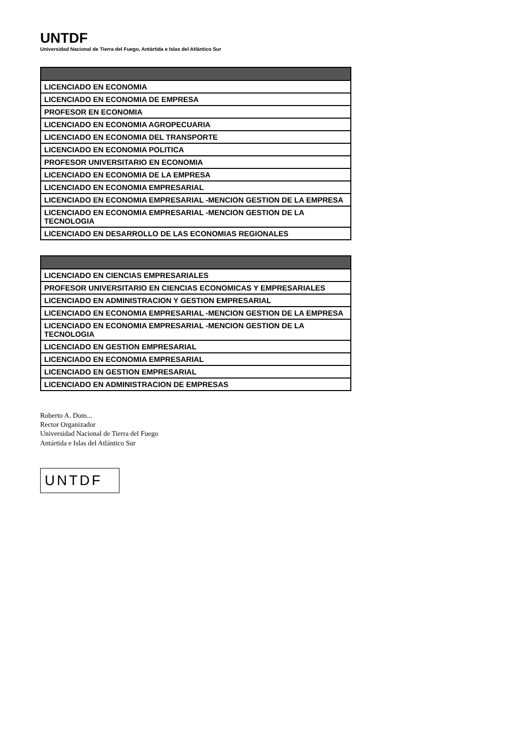UNTDF
Universidad Nacional de Tierra del Fuego, Antártida e Islas del Atlántico Sur
| LICENCIADO EN ECONOMIA |
| LICENCIADO EN ECONOMIA DE EMPRESA |
| PROFESOR EN ECONOMIA |
| LICENCIADO EN ECONOMIA AGROPECUARIA |
| LICENCIADO EN ECONOMIA DEL TRANSPORTE |
| LICENCIADO EN ECONOMIA POLITICA |
| PROFESOR UNIVERSITARIO EN ECONOMIA |
| LICENCIADO EN ECONOMIA DE LA EMPRESA |
| LICENCIADO EN ECONOMIA EMPRESARIAL |
| LICENCIADO EN ECONOMIA EMPRESARIAL -MENCION GESTION DE LA EMPRESA |
| LICENCIADO EN ECONOMIA EMPRESARIAL -MENCION GESTION DE LA TECNOLOGIA |
| LICENCIADO EN DESARROLLO DE LAS ECONOMIAS REGIONALES |
| LICENCIADO EN CIENCIAS EMPRESARIALES |
| PROFESOR UNIVERSITARIO EN CIENCIAS ECONOMICAS Y EMPRESARIALES |
| LICENCIADO EN ADMINISTRACION Y GESTION EMPRESARIAL |
| LICENCIADO EN ECONOMIA EMPRESARIAL -MENCION GESTION DE LA EMPRESA |
| LICENCIADO EN ECONOMIA EMPRESARIAL -MENCION GESTION DE LA TECNOLOGIA |
| LICENCIADO EN GESTION EMPRESARIAL |
| LICENCIADO EN ECONOMIA EMPRESARIAL |
| LICENCIADO EN GESTION EMPRESARIAL |
| LICENCIADO EN ADMINISTRACION DE EMPRESAS |
Roberto A. Dom...
Rector Organizador
Universidad Nacional de Tierra del Fuego
Antártida e Islas del Atlántico Sur
UNTDF